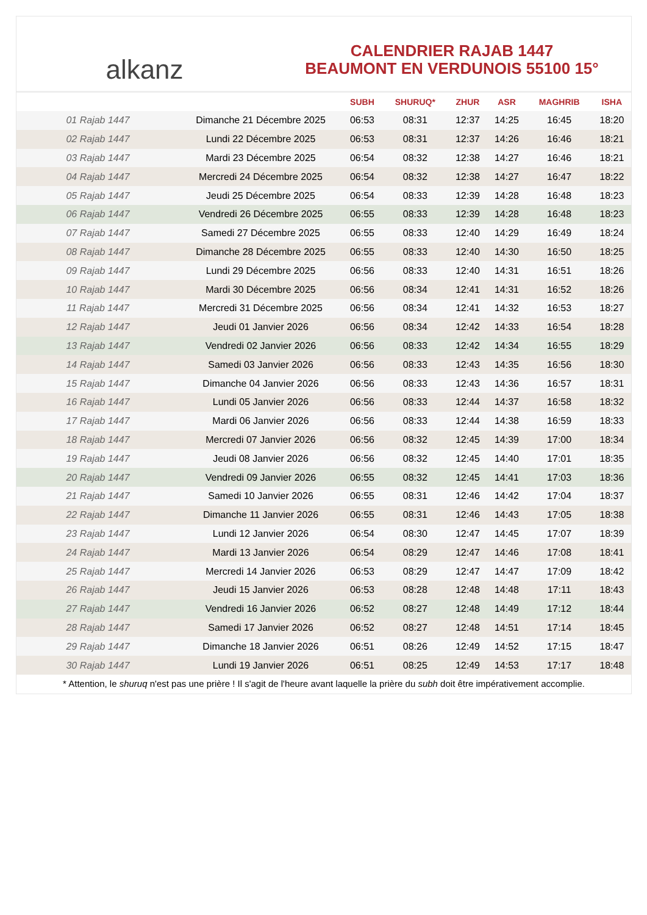alkanz
CALENDRIER RAJAB 1447
BEAUMONT EN VERDUNOIS 55100 15°
| | | SUBH | SHURUQ* | ZHUR | ASR | MAGHRIB | ISHA |
| --- | --- | --- | --- | --- | --- | --- | --- |
| 01 Rajab 1447 | Dimanche 21 Décembre 2025 | 06:53 | 08:31 | 12:37 | 14:25 | 16:45 | 18:20 |
| 02 Rajab 1447 | Lundi 22 Décembre 2025 | 06:53 | 08:31 | 12:37 | 14:26 | 16:46 | 18:21 |
| 03 Rajab 1447 | Mardi 23 Décembre 2025 | 06:54 | 08:32 | 12:38 | 14:27 | 16:46 | 18:21 |
| 04 Rajab 1447 | Mercredi 24 Décembre 2025 | 06:54 | 08:32 | 12:38 | 14:27 | 16:47 | 18:22 |
| 05 Rajab 1447 | Jeudi 25 Décembre 2025 | 06:54 | 08:33 | 12:39 | 14:28 | 16:48 | 18:23 |
| 06 Rajab 1447 | Vendredi 26 Décembre 2025 | 06:55 | 08:33 | 12:39 | 14:28 | 16:48 | 18:23 |
| 07 Rajab 1447 | Samedi 27 Décembre 2025 | 06:55 | 08:33 | 12:40 | 14:29 | 16:49 | 18:24 |
| 08 Rajab 1447 | Dimanche 28 Décembre 2025 | 06:55 | 08:33 | 12:40 | 14:30 | 16:50 | 18:25 |
| 09 Rajab 1447 | Lundi 29 Décembre 2025 | 06:56 | 08:33 | 12:40 | 14:31 | 16:51 | 18:26 |
| 10 Rajab 1447 | Mardi 30 Décembre 2025 | 06:56 | 08:34 | 12:41 | 14:31 | 16:52 | 18:26 |
| 11 Rajab 1447 | Mercredi 31 Décembre 2025 | 06:56 | 08:34 | 12:41 | 14:32 | 16:53 | 18:27 |
| 12 Rajab 1447 | Jeudi 01 Janvier 2026 | 06:56 | 08:34 | 12:42 | 14:33 | 16:54 | 18:28 |
| 13 Rajab 1447 | Vendredi 02 Janvier 2026 | 06:56 | 08:33 | 12:42 | 14:34 | 16:55 | 18:29 |
| 14 Rajab 1447 | Samedi 03 Janvier 2026 | 06:56 | 08:33 | 12:43 | 14:35 | 16:56 | 18:30 |
| 15 Rajab 1447 | Dimanche 04 Janvier 2026 | 06:56 | 08:33 | 12:43 | 14:36 | 16:57 | 18:31 |
| 16 Rajab 1447 | Lundi 05 Janvier 2026 | 06:56 | 08:33 | 12:44 | 14:37 | 16:58 | 18:32 |
| 17 Rajab 1447 | Mardi 06 Janvier 2026 | 06:56 | 08:33 | 12:44 | 14:38 | 16:59 | 18:33 |
| 18 Rajab 1447 | Mercredi 07 Janvier 2026 | 06:56 | 08:32 | 12:45 | 14:39 | 17:00 | 18:34 |
| 19 Rajab 1447 | Jeudi 08 Janvier 2026 | 06:56 | 08:32 | 12:45 | 14:40 | 17:01 | 18:35 |
| 20 Rajab 1447 | Vendredi 09 Janvier 2026 | 06:55 | 08:32 | 12:45 | 14:41 | 17:03 | 18:36 |
| 21 Rajab 1447 | Samedi 10 Janvier 2026 | 06:55 | 08:31 | 12:46 | 14:42 | 17:04 | 18:37 |
| 22 Rajab 1447 | Dimanche 11 Janvier 2026 | 06:55 | 08:31 | 12:46 | 14:43 | 17:05 | 18:38 |
| 23 Rajab 1447 | Lundi 12 Janvier 2026 | 06:54 | 08:30 | 12:47 | 14:45 | 17:07 | 18:39 |
| 24 Rajab 1447 | Mardi 13 Janvier 2026 | 06:54 | 08:29 | 12:47 | 14:46 | 17:08 | 18:41 |
| 25 Rajab 1447 | Mercredi 14 Janvier 2026 | 06:53 | 08:29 | 12:47 | 14:47 | 17:09 | 18:42 |
| 26 Rajab 1447 | Jeudi 15 Janvier 2026 | 06:53 | 08:28 | 12:48 | 14:48 | 17:11 | 18:43 |
| 27 Rajab 1447 | Vendredi 16 Janvier 2026 | 06:52 | 08:27 | 12:48 | 14:49 | 17:12 | 18:44 |
| 28 Rajab 1447 | Samedi 17 Janvier 2026 | 06:52 | 08:27 | 12:48 | 14:51 | 17:14 | 18:45 |
| 29 Rajab 1447 | Dimanche 18 Janvier 2026 | 06:51 | 08:26 | 12:49 | 14:52 | 17:15 | 18:47 |
| 30 Rajab 1447 | Lundi 19 Janvier 2026 | 06:51 | 08:25 | 12:49 | 14:53 | 17:17 | 18:48 |
* Attention, le shuruq n'est pas une prière ! Il s'agit de l'heure avant laquelle la prière du subh doit être impérativement accomplie.